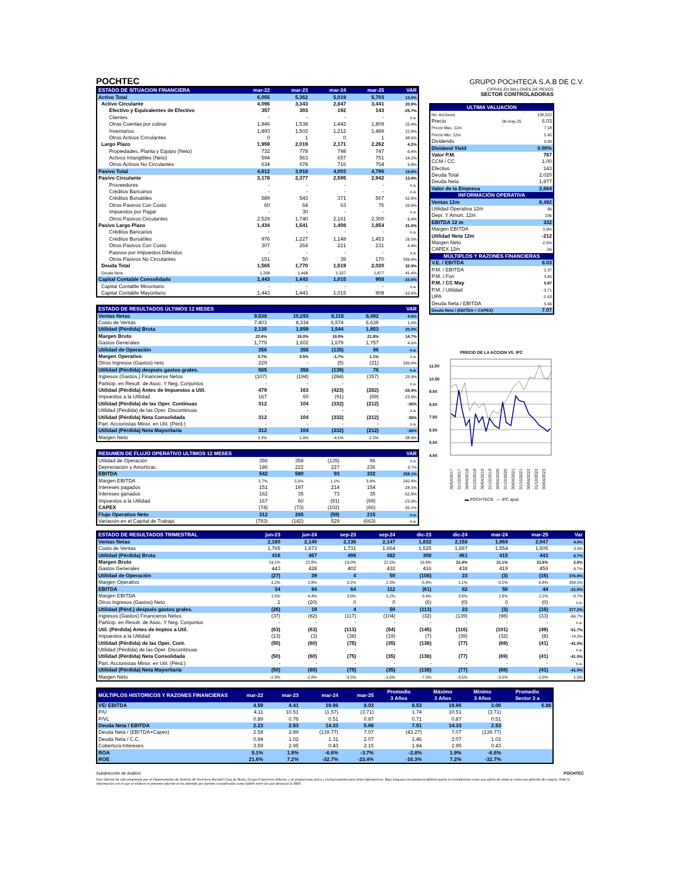POCHTEC
GRUPO POCHTECA S.A.B DE C.V.
| ESTADO DE SITUACION FINANCIERA | mar-22 | mar-23 | mar-24 | mar-25 | VAR |
| --- | --- | --- | --- | --- | --- |
| Activo Total | 6,055 | 5,362 | 5,019 | 5,703 | 13.6% |
| Activo Circulante | 4,096 | 3,343 | 2,847 | 3,441 | 20.9% |
| Efectivo y Equivalentes de Efectivo | 357 | 303 | 192 | 143 | -25.7% |
| Clientes | - | - | - | - | n.a. |
| Otras Cuentas por cobrar | 1,846 | 1,538 | 1,442 | 1,809 | 25.4% |
| Inventarios | 1,893 | 1,502 | 1,212 | 1,489 | 22.8% |
| Otros Activos Circulantes | 0 | 1 | 0 | 1 | 48.6% |
| Largo Plazo | 1,959 | 2,019 | 2,171 | 2,262 | 4.2% |
| Propiedades, Planta y Equipo (Neto) | 732 | 778 | 798 | 747 | -6.4% |
| Activos Intangibles (Neto) | 594 | 563 | 657 | 751 | 14.2% |
| Otros Activos No Circulantes | 634 | 678 | 716 | 764 | 6.8% |
| Pasivo Total | 4,612 | 3,918 | 4,003 | 4,796 | 19.8% |
| Pasivo Circulante | 3,178 | 2,377 | 2,595 | 2,942 | 13.4% |
| Proveedores | - | - | - | - | n.a. |
| Créditos Bancarios | - | - | - | - | n.a. |
| Créditos Bursátiles | 589 | 543 | 371 | 567 | 52.8% |
| Otros Pasivos Con Costo | 60 | 64 | 63 | 76 | 20.8% |
| Impuestos por Pagar | - | 30 | - | - | n.a. |
| Otros Pasivos Circulantes | 2,529 | 1,740 | 2,161 | 2,300 | 6.4% |
| Pasivo Largo Plazo | 1,434 | 1,541 | 1,408 | 1,854 | 31.6% |
| Créditos Bancarios | - | - | - | - | n.a. |
| Créditos Bursátiles | 976 | 1,227 | 1,148 | 1,453 | 26.5% |
| Otros Pasivos Con Costo | 307 | 264 | 221 | 231 | 4.4% |
| Pasivos por Impuestos Diferidos | - | - | - | - | n.a. |
| Otros Pasivos No Circulantes | 151 | 50 | 39 | 170 | 339.4% |
| Deuda Total | 1,565 | 1,770 | 1,519 | 2,020 | 32.9% |
| Deuda Neta | 1,208 | 1,468 | 1,327 | 1,877 | 41.4% |
| Capital Contable Consolidado | 1,443 | 1,443 | 1,015 | 908 | -10.6% |
| Capital Contable Minoritario | - | - | - | - | n.a. |
| Capital Contable Mayoritario | 1,443 | 1,443 | 1,015 | 908 | -10.6% |
| ESTADO DE RESULTADOS ÚLTIMOS 12 MESES | | | | | VAR |
| --- | --- | --- | --- | --- | --- |
| Ventas Netas | 9,538 | 10,293 | 8,118 | 8,492 | 4.6% |
| Costo de Ventas | 7,403 | 8,334 | 6,574 | 6,639 | 1.0% |
| Utilidad (Pérdida) Bruta | 2,135 | 1,959 | 1,544 | 1,853 | 20.0% |
| Margen Bruto | 22.4% | 19.0% | 19.0% | 21.8% | 14.7% |
| Gastos Generales | 1,779 | 1,602 | 1,679 | 1,757 | 4.6% |
| Utilidad de Operación | 356 | 358 | (135) | 96 | n.a. |
| Margen Operativo | 3.7% | 3.5% | -1.7% | 1.1% | n.a. |
| Otros Ingresos (Gastos) neto | 229 | - | (5) | (21) | 330.4% |
| Utilidad (Pérdida) después gastos grales. | 585 | 358 | (139) | 76 | n.a. |
| Ingresos (Gastos.) Financieros Netos | (107) | (194) | (284) | (357) | 25.9% |
| Particip. en Result. de Asoc. Y Neg. Conjuntos | - | - | - | - | n.a. |
| Utilidad (Pérdida) Antes de Impuestos a Util. | 479 | 163 | (423) | (282) | -33.4% |
| Impuestos a la Utilidad | 167 | 60 | (91) | (69) | -23.9% |
| Utilidad (Pérdida) de las Oper. Continuas | 312 | 104 | (332) | (212) | -36% |
| Utilidad (Pérdida) de las Oper. Discontinuas | - | - | - | - | n.a. |
| Utilidad (Pérdida) Neta Consolidada | 312 | 104 | (332) | (212) | -36% |
| Part. Accionistas Minor. en Util. (Pérd.) | - | - | - | - | n.a. |
| Utilidad (Pérdida) Neta Mayoritaria | 312 | 104 | (332) | (212) | -36% |
| Margen Neto | 3.3% | 1.0% | -4.1% | -2.5% | -38.9% |
| RESUMEN DE FLUJO OPERATIVO ULTIMOS 12 MESES | | | | | VAR |
| --- | --- | --- | --- | --- | --- |
| Utilidad de Operación | 356 | 358 | (135) | 96 | n.a. |
| Depreciación y Amortizac. | 186 | 222 | 227 | 236 | 3.7% |
| EBITDA | 542 | 580 | 93 | 332 | 258.1% |
| Margen EBITDA | 5.7% | 5.6% | 1.1% | 3.9% | 242.4% |
| Intereses pagados | 151 | 197 | 214 | 154 | -28.1% |
| Intereses ganados | 162 | 35 | 73 | 35 | -52.8% |
| Impuestos a la Utilidad | 167 | 60 | (91) | (69) | -23.9% |
| CAPEX | (74) | (73) | (102) | (66) | -35.1% |
| Flujo Operativo Neto | 312 | 285 | (59) | 215 | n.a. |
| Variación en el Capital de Trabajo | (793) | (142) | 529 | (663) | n.a. |
CIFRAS EN MILLONES DE PESOS
SECTOR CONTROLADORAS
| ULTIMA VALUACION | | |
| --- | --- | --- |
| No. Acciones | | 130,522 |
| Precio | 06-may-25 | 6.03 |
| Precio Max. 12m | | 7.18 |
| Precio Min. 12m | | 5.45 |
| Dividendo | | 0.00 |
| Dividend Yield | | 0.00% |
| Valor P.M. | | 787 |
| CCM / CC | | 1.00 |
| Efectivo | | 143 |
| Deuda Total | | 2,020 |
| Deuda Neta | | 1,877 |
| Valor de la Empresa | | 2,664 |
| INFORMACIÓN OPERATIVA | | |
| Ventas 12m | | 8,492 |
| Utilidad Operativa 12m | | 96 |
| Depr. Y Amort. 12m | | 236 |
| EBITDA 12 m | | 332 |
| Margen EBITDA | | 3.9% |
| Utilidad Neta 12m | | -212 |
| Margen Neto | | -2.5% |
| CAPEX 12m | | -66 |
| MÚLTIPLOS Y RAZONES FINANCIERAS | | |
| V.E. / EBITDA | | 8.03 |
| P.M. / EBITDA | | 2.37 |
| P.M. / Fon | | 3.65 |
| P.M. / CC May | | 0.87 |
| P.M. / Utilidad | | -3.71 |
| UPA | | -1.63 |
| Deuda Neta / EBITDA | | 5.66 |
| Deuda Neta / (EBITDA + CAPEX) | | 7.07 |
PRECIO DE LA ACCION VS. IPC
11.50
10.50
9.50
8.50
7.50
6.50
5.50
4.50
30/04/2017
31/10/2017
30/04/2018
31/10/2018
30/04/2019
31/10/2019
30/04/2020
31/10/2020
30/04/2021
31/10/2021
30/04/2022
31/10/2022
30/04/2023
▬ POCHTECB — IPC ajust.
| ESTADO DE RESULTADOS TRIMESTRAL | jun-23 | jun-24 | sep-23 | sep-24 | dic-23 | dic-24 | mar-24 | mar-25 | Var |
| --- | --- | --- | --- | --- | --- | --- | --- | --- | --- |
| Ventas Netas | 2,180 | 2,140 | 2,136 | 2,147 | 1,832 | 2,158 | 1,969 | 2,047 | 4.0% |
| Costo de Ventas | 1,765 | 1,673 | 1,731 | 1,664 | 1,525 | 1,697 | 1,554 | 1,605 | 3.3% |
| Utilidad (Pérdida) Bruta | 416 | 467 | 406 | 482 | 308 | 461 | 415 | 443 | 6.7% |
| Margen Bruto | 19.1% | 21.8% | 19.0% | 22.5% | 16.8% | 21.4% | 21.1% | 21.6% | 2.6% |
| Gastos Generales | 443 | 428 | 402 | 432 | 416 | 438 | 419 | 459 | 9.7% |
| Utilidad de Operación | (27) | 39 | 4 | 50 | (108) | 23 | (3) | (16) | 376.8% |
| Margen Operativo | -1.2% | 1.8% | 0.2% | 2.3% | -5.9% | 1.1% | -0.2% | -0.8% | 358.5% |
| EBITDA | 34 | 94 | 64 | 112 | (61) | 82 | 56 | 44 | -21.0% |
| Margen EBITDA | 1.5% | 4.4% | 3.0% | 5.2% | -3.4% | 3.8% | 2.8% | 2.2% | -0.7% |
| Otros Ingresos (Gastos) Neto | 1 | (20) | 0 | 0 | (6) | (0) | 0 | (0) | n.a. |
| Utilidad (Pérd.) después gastos grales. | (26) | 19 | 4 | 50 | (113) | 23 | (3) | (16) | 377.2% |
| Ingresos (Gastos) Financieros Netos | (37) | (82) | (117) | (104) | (32) | (139) | (98) | (33) | -66.7% |
| Particip. en Result. de Asoc. Y Neg. Conjuntos | - | - | - | - | - | - | - | - | n.a. |
| Util. (Pérdida) Antes de Imptos a Util. | (63) | (63) | (113) | (54) | (145) | (116) | (101) | (49) | -51.7% |
| Impuestos a la Utilidad | (13) | (3) | (38) | (19) | (7) | (39) | (32) | (8) | -74.3% |
| Utilidad (Pérdida) de las Oper. Cont. | (50) | (60) | (75) | (35) | (138) | (77) | (69) | (41) | -41.0% |
| Utilidad (Pérdida) de las Oper. Discontinuas | - | - | - | - | - | - | - | - | n.a. |
| Utilidad (Pérdida) Neta Consolidada | (50) | (60) | (75) | (35) | (138) | (77) | (69) | (41) | -41.0% |
| Part. Accionistas Minor. en Util. (Pérd.) | - | - | - | - | - | - | - | - | n.a. |
| Utilidad (Pérdida) Neta Mayoritaria | (50) | (60) | (75) | (35) | (138) | (77) | (69) | (41) | -41.0% |
| Margen Neto | -2.3% | -2.8% | -3.5% | -1.6% | -7.5% | -3.5% | -3.5% | -2.0% | 1.5% |
| MÚLTIPLOS HISTÓRICOS Y RAZONES FINANCIERAS | mar-22 | mar-23 | mar-24 | mar-25 | Promedio | Máximo | Mínimo | Promedio |
| --- | --- | --- | --- | --- | --- | --- | --- | --- |
| | | | | | 3 Años | 3 Años | 3 Años | Sector 3 a |
| VE/ EBITDA | 4.59 | 4.41 | 19.96 | 8.03 | 8.53 | 19.96 | 3.06 | 6.86 |
| P/U | 4.11 | 10.51 | (1.57) | (3.71) | 1.74 | 10.51 | (3.71) | |
| P/VL | 0.89 | 0.76 | 0.51 | 0.87 | 0.71 | 0.87 | 0.51 | |
| Deuda Neta / EBITDA | 2.23 | 2.53 | 14.33 | 5.66 | 7.51 | 14.33 | 2.53 | |
| Deuda Neta / (EBITDA+Capex) | 2.58 | 2.89 | (139.77) | 7.07 | (43.27) | 7.07 | (139.77) | |
| Deuda Neta / C.C. | 0.84 | 1.02 | 1.31 | 2.07 | 1.46 | 2.07 | 1.02 | |
| Cobertura Intereses | 3.59 | 2.95 | 0.43 | 2.15 | 1.84 | 2.95 | 0.43 | |
| ROA | 5.1% | 1.9% | -6.6% | -3.7% | -2.8% | 1.9% | -6.6% | |
| ROE | 21.6% | 7.2% | -32.7% | -23.4% | -16.3% | 7.2% | -32.7% | |
Subdirección de Análisis POCHTEC
Este informe ha sido preparado por el Departamento de Análisis de Inversora Bursátil Casa de Bolsa, Grupo Financiero Inbursa, y se proporciona única y exclusivamente para fines informativos. Bajo ninguna circunstancia deberá usarse ni considerarse como una oferta de venta ni como una petición de compra. Toda la información con el que se elaboró el presente informe se ha obtenido por fuentes consideradas como fiables entre las que destacan la BMV.